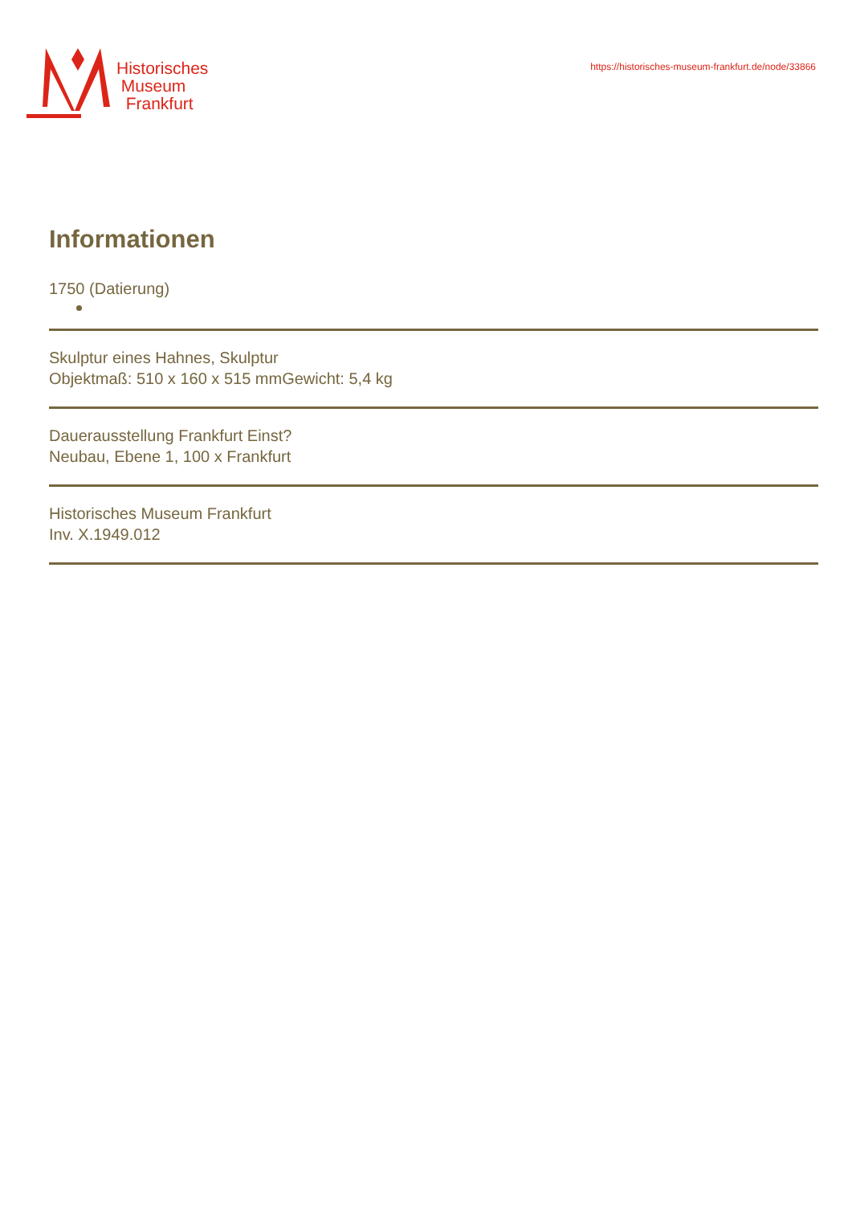Historisches
Museum
Frankfurt
https://historisches-museum-frankfurt.de/node/33866
Informationen
1750 (Datierung)
Skulptur eines Hahnes, Skulptur
Objektmaß: 510 x 160 x 515 mmGewicht: 5,4 kg
Dauerausstellung Frankfurt Einst?
Neubau, Ebene 1, 100 x Frankfurt
Historisches Museum Frankfurt
Inv. X.1949.012